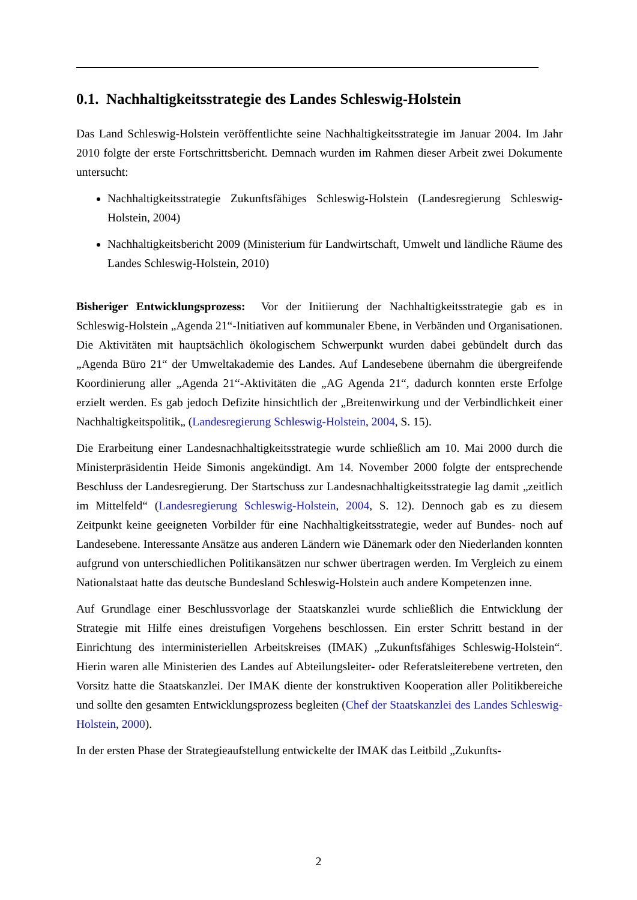0.1. Nachhaltigkeitsstrategie des Landes Schleswig-Holstein
Das Land Schleswig-Holstein veröffentlichte seine Nachhaltigkeitsstrategie im Januar 2004. Im Jahr 2010 folgte der erste Fortschrittsbericht. Demnach wurden im Rahmen dieser Arbeit zwei Dokumente untersucht:
Nachhaltigkeitsstrategie Zukunftsfähiges Schleswig-Holstein (Landesregierung Schleswig-Holstein, 2004)
Nachhaltigkeitsbericht 2009 (Ministerium für Landwirtschaft, Umwelt und ländliche Räume des Landes Schleswig-Holstein, 2010)
Bisheriger Entwicklungsprozess: Vor der Initiierung der Nachhaltigkeitsstrategie gab es in Schleswig-Holstein „Agenda 21“-Initiativen auf kommunaler Ebene, in Verbänden und Organisationen. Die Aktivitäten mit hauptsächlich ökologischem Schwerpunkt wurden dabei gebündelt durch das „Agenda Büro 21“ der Umweltakademie des Landes. Auf Landesebene übernahm die übergreifende Koordinierung aller „Agenda 21“-Aktivitäten die „AG Agenda 21“, dadurch konnten erste Erfolge erzielt werden. Es gab jedoch Defizite hinsichtlich der „Breitenwirkung und der Verbindlichkeit einer Nachhaltigkeitspolitik„ (Landesregierung Schleswig-Holstein, 2004, S. 15).
Die Erarbeitung einer Landesnachhaltigkeitsstrategie wurde schließlich am 10. Mai 2000 durch die Ministerpräsidentin Heide Simonis angekündigt. Am 14. November 2000 folgte der entsprechende Beschluss der Landesregierung. Der Startschuss zur Landesnachhaltigkeitsstrategie lag damit „zeitlich im Mittelfeld“ (Landesregierung Schleswig-Holstein, 2004, S. 12). Dennoch gab es zu diesem Zeitpunkt keine geeigneten Vorbilder für eine Nachhaltigkeitsstrategie, weder auf Bundes- noch auf Landesebene. Interessante Ansätze aus anderen Ländern wie Dänemark oder den Niederlanden konnten aufgrund von unterschiedlichen Politikansätzen nur schwer übertragen werden. Im Vergleich zu einem Nationalstaat hatte das deutsche Bundesland Schleswig-Holstein auch andere Kompetenzen inne.
Auf Grundlage einer Beschlussvorlage der Staatskanzlei wurde schließlich die Entwicklung der Strategie mit Hilfe eines dreistufigen Vorgehens beschlossen. Ein erster Schritt bestand in der Einrichtung des interministeriellen Arbeitskreises (IMAK) „Zukunftsfähiges Schleswig-Holstein“. Hierin waren alle Ministerien des Landes auf Abteilungsleiter- oder Referatsleiterebene vertreten, den Vorsitz hatte die Staatskanzlei. Der IMAK diente der konstruktiven Kooperation aller Politikbereiche und sollte den gesamten Entwicklungsprozess begleiten (Chef der Staatskanzlei des Landes Schleswig-Holstein, 2000).
In der ersten Phase der Strategieaufstellung entwickelte der IMAK das Leitbild „Zukunfts-
2